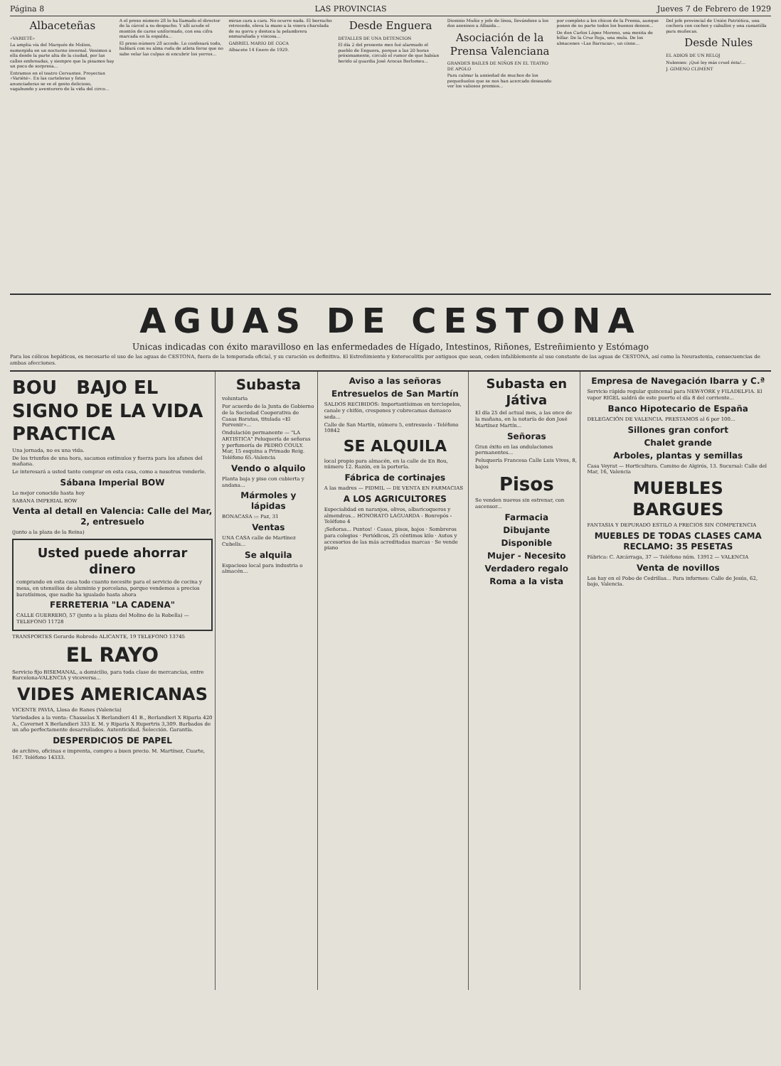Página 8 LAS PROVINCIAS Jueves 7 de Febrero de 1929
Albaceteñas
«VARIETÉ»
La amplia vía del Marqués de Molins, sumergida en un nocturno invernal. Venimos a ella desde la parte alta de la ciudad, por las calles embreadas, y siempre que la pisamos hay un poco de sorpresa...
Entramos en el teatro Cervantes. Proyectan «Variété». En las carteleras y fotos anunciadoras se ve el gesto delicioso, vagabundo y aventurero de la vida del circo...
A el preso número 28 lo ha llamado el director de la cárcel a su despacho. Y allí acude el montón de carne uniformado, con esa cifra marcada en la espalda...
El preso número 28 accede. Lo confesará todo, hablará con su alma ruda de atleta feroz que no sabe velar las culpas ni encubrir los yerros...
miran cara a cara. No ocurre nada. El borracho retrocede, eleva la mano a la visera charolada de su gorra y destoca la pelambrera enmarañada y viscosa...
GABRIEL MARIO DE COCA
Albacete 14 Enero de 1929.
Desde Enguera
DETALLES DE UNA DETENCION
El día 2 del presente mes fué alarmado el pueblo de Enguera, porque a las 20 horas próximamente, circuló el rumor de que habían herido al guardia José Arocas Berlomeu...
Dionisio Muñiz y jefe de línea, llevándose a los dos asesinos a Albaida...
Asociación de la Prensa Valenciana
GRANDES BAILES DE NIÑOS EN EL TEATRO DE APOLO
Para calmar la ansiedad de muchos de los pequeñuelos que se nos han acercado deseando ver los valiosos premios...
por completo a los chicos de la Prensa, aunque ponen de su parte todos los buenos deseos...
De don Carlos López Moreno, una mesita de billar. De la Cruz Roja, una mula. De los almacenes «Las Barracas», un cisne...
Del jefe provincial de Unión Patriótica, una cochera con coches y caballos y una canastilla para muñecas.
Desde Nules
EL ADIOS DE UN RELOJ
Nulenses: ¡Qué ley más cruel ésta!...
J. GIMENO CLIMENT
AGUAS DE CESTONA
Unicas indicadas con éxito maravilloso en las enfermedades de Hígado, Intestinos, Riñones, Estreñimiento y Estómago
Para los cólicos hepáticos, es necesario el uso de las aguas de CESTONA, fuera de la temporada oficial, y su curación es definitiva. El Estreñimiento y Enterocolitis por antiguos que sean, ceden infaliblemente al uso constante de las aguas de CESTONA, así como la Neurastenia, consecuencias de ambas afecciones.
BOU BAJO EL SIGNO DE LA VIDA PRACTICA
Una jornada, no es una vida.
De los triunfos de una hora, sacamos estímulos y fuerza para los afanes del mañana.
Le interesará a usted tanto comprar en esta casa, como a nosotros venderle.
Sábana Imperial BOW
Lo mejor conocido hasta hoy
SABANA IMPERIAL BOW
Venta al detall en Valencia: Calle del Mar, 2, entresuelo
(junto a la plaza de la Reina)
Usted puede ahorrar dinero
comprando en esta casa todo cuanto necesite para el servicio de cocina y mesa, en utensilios de aluminio y porcelana, porque vendemos a precios baratísimos, que nadie ha igualado hasta ahora
FERRETERIA "LA CADENA"
CALLE GUERRERO, 57 (junto a la plaza del Molino de la Robella) — TELEFONO 11728
TRANSPORTES Gerardo Robredo ALICANTE, 19 TELEFONO 13745
EL RAYO
Servicio fijo BISEMANAL, a domicilio, para toda clase de mercancías, entre Barcelona-VALENCIA y viceversa...
VIDES AMERICANAS
VICENTE PAVIA, Llosa de Ranes (Valencia)
Variedades a la venta: Chasselas X Berlandieri 41 B., Berlandieri X Riparia 420 A., Cavernet X Berlandieri 333 E. M. y Riparia X Rupertris 3,309. Barbados de un año perfectamente desarrollados. Autenticidad. Selección. Garantía.
DESPERDICIOS DE PAPEL
de archivo, oficinas e imprenta, compro a buen precio. M. Martínez, Cuarte, 167. Teléfono 14333.
Subasta
voluntaria
Por acuerdo de la Junta de Gobierno de la Sociedad Cooperativa de Casas Baratas, titulada «El Porvenir»...
Ondulación permanente — "LA ARTISTICA" Peluquería de señoras y perfumería de PEDRO COULY. Mar, 15 esquina a Primado Reig. Teléfono 65.-Valencia
Vendo o alquilo
Planta baja y piso con cubierta y andana...
Mármoles y lápidas
BONACASA ::: Paz, 31
Ventas
UNA CASA calle de Martínez Cubells...
Se alquila
Espacioso local para industria o almacén...
Aviso a las señoras
Entresuelos de San Martín
SALDOS RECIBIDOS: Importantísimos en terciopelos, canale y chifón, crespones y cubrecamas damasco seda...
Calle de San Martín, número 5, entresuelo - Teléfono 10842
SE ALQUILA
local propio para almacén, en la calle de En Bou, número 12. Razón, en la portería.
Fábrica de cortinajes
A las madres — PIDMIL — DE VENTA EN FARMACIAS
A LOS AGRICULTORES
Especialidad en naranjos, olivos, albaricoqueros y almendros... HONORATO LAGUARDA - Bonrepós - Teléfono 4
¡Señoras... Puntos! · Casas, pisos, bajos · Sombreros para colegios · Periódicos, 25 céntimos kilo · Autos y accesorios de las más acreditadas marcas · Se vende piano
Subasta en Játiva
El día 25 del actual mes, a las once de la mañana, en la notaría de don José Martínez Martín...
Señoras
Gran éxito en las ondulaciones permanentes...
Peluquería Francesa Calle Luis Vives, 8, bajos
Pisos
Se venden nuevos sin estrenar, con ascensor...
Farmacia
Dibujante
Disponible
Mujer - Necesito
Verdadero regalo
Roma a la vista
Empresa de Navegación Ibarra y C.ª
Servicio rápido regular quincenal para NEW-YORK y FILADELFIA. El vapor RIGEL saldrá de este puerto el día 8 del corriente...
Banco Hipotecario de España
DELEGACIÓN DE VALENCIA. PRESTAMOS al 6 por 100...
Sillones gran confort
Chalet grande
Arboles, plantas y semillas
Casa Veyrat — Horticultura. Camino de Algirós, 13. Sucursal: Calle del Mar, 16, Valencia
MUEBLES BARGUES
FANTASIA Y DEPURADO ESTILO A PRECIOS SIN COMPETENCIA
MUEBLES DE TODAS CLASES CAMA RECLAMO: 35 PESETAS
Fábrica: C. Azcárraga, 37 — Teléfono núm. 13912 — VALENCIA
Venta de novillos
Los hay en el Pobo de Cedrillas... Para informes: Calle de Jesús, 62, bajo, Valencia.